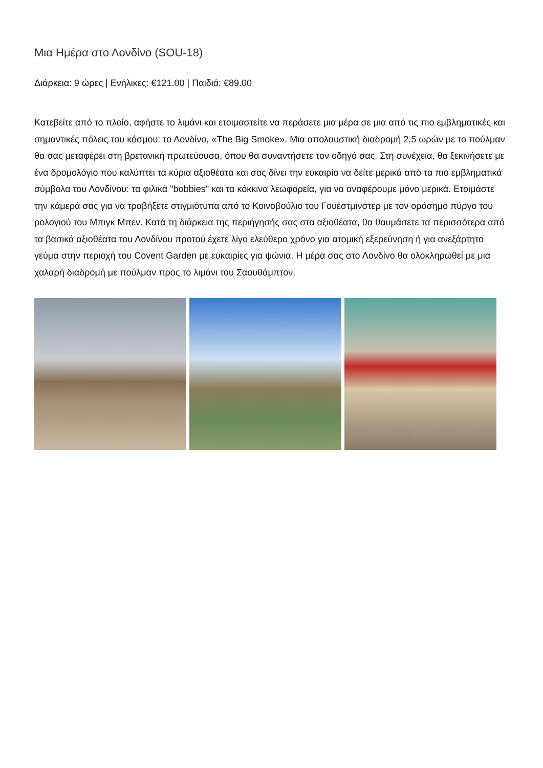Μια Ημέρα στο Λονδίνο (SOU-18)
Διάρκεια: 9 ώρες | Ενήλικες: €121.00 | Παιδιά: €89.00
Κατεβείτε από το πλοίο, αφήστε το λιμάνι και ετοιμαστείτε να περάσετε μια μέρα σε μια από τις πιο εμβληματικές και σημαντικές πόλεις του κόσμου: το Λονδίνο, «The Big Smoke». Μια απολαυστική διαδρομή 2,5 ωρών με το πούλμαν θα σας μεταφέρει στη βρετανική πρωτεύουσα, όπου θα συναντήσετε τον οδηγό σας. Στη συνέχεια, θα ξεκινήσετε με ένα δρομολόγιο που καλύπτει τα κύρια αξιοθέατα και σας δίνει την ευκαιρία να δείτε μερικά από τα πιο εμβληματικά σύμβολα του Λονδίνου: τα φιλικά "bobbies" και τα κόκκινα λεωφορεία, για να αναφέρουμε μόνο μερικά. Ετοιμάστε την κάμερά σας για να τραβήξετε στιγμιότυπα από το Κοινοβούλιο του Γουέστμινστερ με τον ορόσημο πύργο του ρολογιού του Μπιγκ Μπεν. Κατά τη διάρκεια της περιήγησής σας στα αξιοθέατα, θα θαυμάσετε τα περισσότερα από τα βασικά αξιοθέατα του Λονδίνου προτού έχετε λίγο ελεύθερο χρόνο για ατομική εξερεύνηση ή για ανεξάρτητο γεύμα στην περιοχή του Covent Garden με ευκαιρίες για ψώνια. Η μέρα σας στο Λονδίνο θα ολοκληρωθεί με μια χαλαρή διαδρομή με πούλμαν προς το λιμάνι του Σαουθάμπτον.